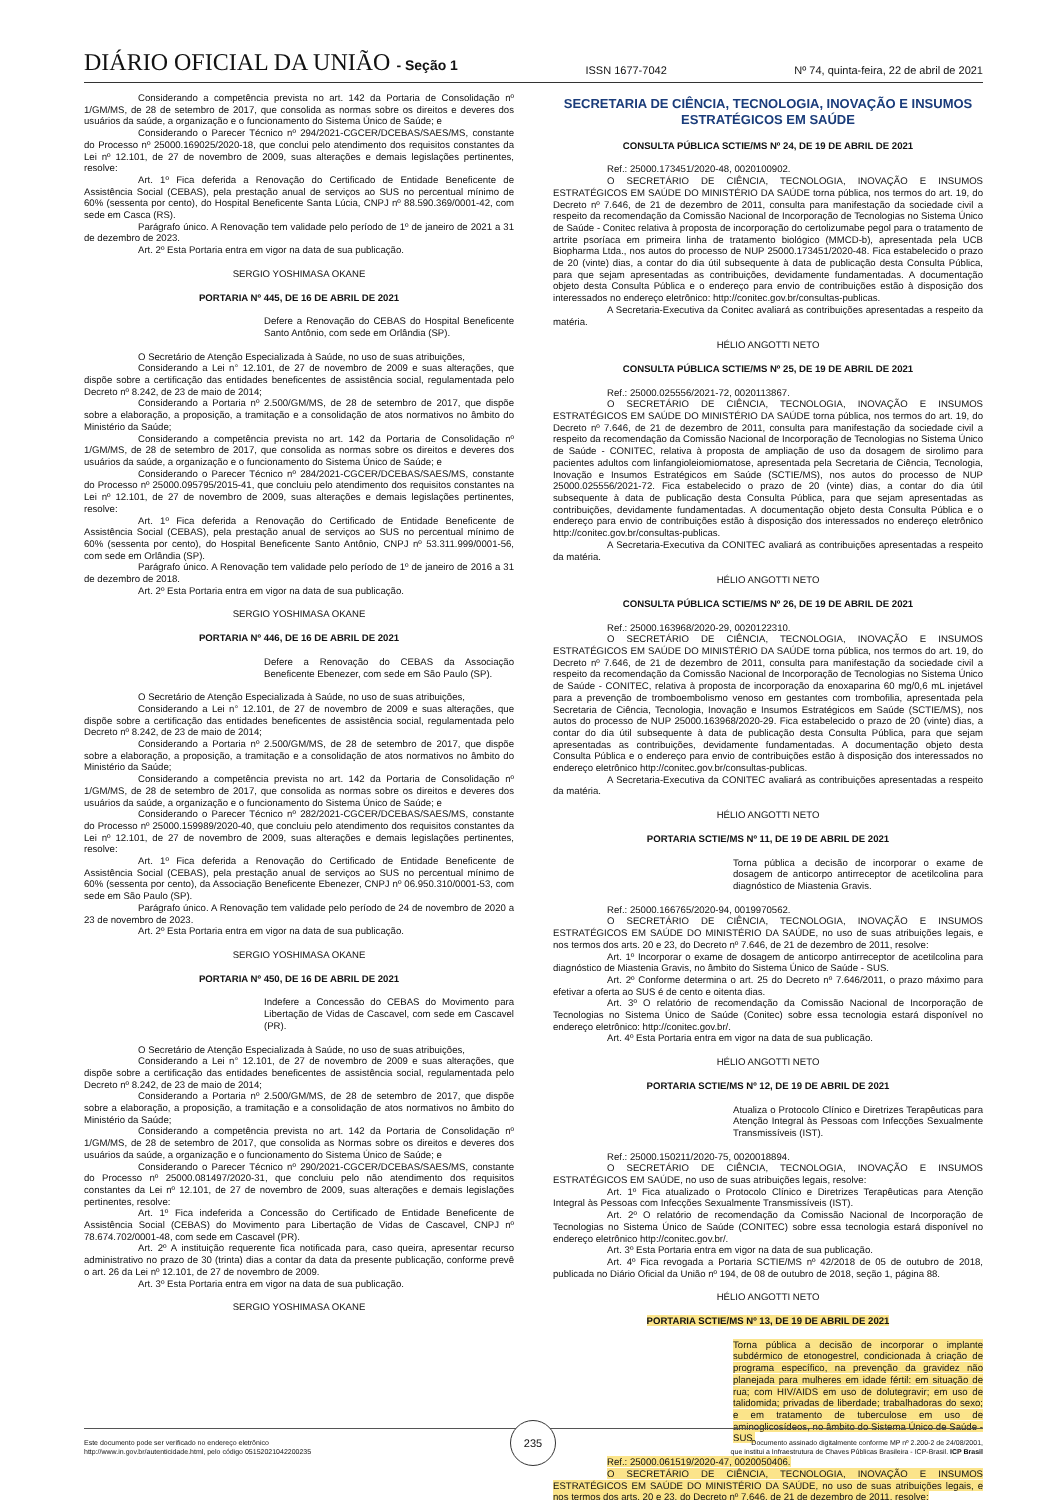DIÁRIO OFICIAL DA UNIÃO - Seção 1
ISSN 1677-7042 Nº 74, quinta-feira, 22 de abril de 2021
Considerando a competência prevista no art. 142 da Portaria de Consolidação nº 1/GM/MS, de 28 de setembro de 2017, que consolida as normas sobre os direitos e deveres dos usuários da saúde, a organização e o funcionamento do Sistema Único de Saúde; e
Considerando o Parecer Técnico nº 294/2021-CGCER/DCEBAS/SAES/MS, constante do Processo nº 25000.169025/2020-18, que conclui pelo atendimento dos requisitos constantes da Lei nº 12.101, de 27 de novembro de 2009, suas alterações e demais legislações pertinentes, resolve:
Art. 1º Fica deferida a Renovação do Certificado de Entidade Beneficente de Assistência Social (CEBAS), pela prestação anual de serviços ao SUS no percentual mínimo de 60% (sessenta por cento), do Hospital Beneficente Santa Lúcia, CNPJ nº 88.590.369/0001-42, com sede em Casca (RS).
Parágrafo único. A Renovação tem validade pelo período de 1º de janeiro de 2021 a 31 de dezembro de 2023.
Art. 2º Esta Portaria entra em vigor na data de sua publicação.
SERGIO YOSHIMASA OKANE
PORTARIA Nº 445, DE 16 DE ABRIL DE 2021
Defere a Renovação do CEBAS do Hospital Beneficente Santo Antônio, com sede em Orlândia (SP).
O Secretário de Atenção Especializada à Saúde, no uso de suas atribuições,
Considerando a Lei n° 12.101, de 27 de novembro de 2009 e suas alterações, que dispõe sobre a certificação das entidades beneficentes de assistência social, regulamentada pelo Decreto nº 8.242, de 23 de maio de 2014;
Considerando a Portaria nº 2.500/GM/MS, de 28 de setembro de 2017, que dispõe sobre a elaboração, a proposição, a tramitação e a consolidação de atos normativos no âmbito do Ministério da Saúde;
Considerando a competência prevista no art. 142 da Portaria de Consolidação nº 1/GM/MS, de 28 de setembro de 2017, que consolida as normas sobre os direitos e deveres dos usuários da saúde, a organização e o funcionamento do Sistema Único de Saúde; e
Considerando o Parecer Técnico nº 284/2021-CGCER/DCEBAS/SAES/MS, constante do Processo nº 25000.095795/2015-41, que concluiu pelo atendimento dos requisitos constantes na Lei nº 12.101, de 27 de novembro de 2009, suas alterações e demais legislações pertinentes, resolve:
Art. 1º Fica deferida a Renovação do Certificado de Entidade Beneficente de Assistência Social (CEBAS), pela prestação anual de serviços ao SUS no percentual mínimo de 60% (sessenta por cento), do Hospital Beneficente Santo Antônio, CNPJ nº 53.311.999/0001-56, com sede em Orlândia (SP).
Parágrafo único. A Renovação tem validade pelo período de 1º de janeiro de 2016 a 31 de dezembro de 2018.
Art. 2º Esta Portaria entra em vigor na data de sua publicação.
SERGIO YOSHIMASA OKANE
PORTARIA Nº 446, DE 16 DE ABRIL DE 2021
Defere a Renovação do CEBAS da Associação Beneficente Ebenezer, com sede em São Paulo (SP).
O Secretário de Atenção Especializada à Saúde, no uso de suas atribuições,
Considerando a Lei n° 12.101, de 27 de novembro de 2009 e suas alterações, que dispõe sobre a certificação das entidades beneficentes de assistência social, regulamentada pelo Decreto nº 8.242, de 23 de maio de 2014;
Considerando a Portaria nº 2.500/GM/MS, de 28 de setembro de 2017, que dispõe sobre a elaboração, a proposição, a tramitação e a consolidação de atos normativos no âmbito do Ministério da Saúde;
Considerando a competência prevista no art. 142 da Portaria de Consolidação nº 1/GM/MS, de 28 de setembro de 2017, que consolida as normas sobre os direitos e deveres dos usuários da saúde, a organização e o funcionamento do Sistema Único de Saúde; e
Considerando o Parecer Técnico nº 282/2021-CGCER/DCEBAS/SAES/MS, constante do Processo nº 25000.159989/2020-40, que concluiu pelo atendimento dos requisitos constantes da Lei nº 12.101, de 27 de novembro de 2009, suas alterações e demais legislações pertinentes, resolve:
Art. 1º Fica deferida a Renovação do Certificado de Entidade Beneficente de Assistência Social (CEBAS), pela prestação anual de serviços ao SUS no percentual mínimo de 60% (sessenta por cento), da Associação Beneficente Ebenezer, CNPJ nº 06.950.310/0001-53, com sede em São Paulo (SP).
Parágrafo único. A Renovação tem validade pelo período de 24 de novembro de 2020 a 23 de novembro de 2023.
Art. 2º Esta Portaria entra em vigor na data de sua publicação.
SERGIO YOSHIMASA OKANE
PORTARIA Nº 450, DE 16 DE ABRIL DE 2021
Indefere a Concessão do CEBAS do Movimento para Libertação de Vidas de Cascavel, com sede em Cascavel (PR).
O Secretário de Atenção Especializada à Saúde, no uso de suas atribuições,
Considerando a Lei n° 12.101, de 27 de novembro de 2009 e suas alterações, que dispõe sobre a certificação das entidades beneficentes de assistência social, regulamentada pelo Decreto nº 8.242, de 23 de maio de 2014;
Considerando a Portaria nº 2.500/GM/MS, de 28 de setembro de 2017, que dispõe sobre a elaboração, a proposição, a tramitação e a consolidação de atos normativos no âmbito do Ministério da Saúde;
Considerando a competência prevista no art. 142 da Portaria de Consolidação nº 1/GM/MS, de 28 de setembro de 2017, que consolida as Normas sobre os direitos e deveres dos usuários da saúde, a organização e o funcionamento do Sistema Único de Saúde; e
Considerando o Parecer Técnico nº 290/2021-CGCER/DCEBAS/SAES/MS, constante do Processo nº 25000.081497/2020-31, que concluiu pelo não atendimento dos requisitos constantes da Lei nº 12.101, de 27 de novembro de 2009, suas alterações e demais legislações pertinentes, resolve:
Art. 1º Fica indeferida a Concessão do Certificado de Entidade Beneficente de Assistência Social (CEBAS) do Movimento para Libertação de Vidas de Cascavel, CNPJ nº 78.674.702/0001-48, com sede em Cascavel (PR).
Art. 2º A instituição requerente fica notificada para, caso queira, apresentar recurso administrativo no prazo de 30 (trinta) dias a contar da data da presente publicação, conforme prevê o art. 26 da Lei nº 12.101, de 27 de novembro de 2009.
Art. 3º Esta Portaria entra em vigor na data de sua publicação.
SERGIO YOSHIMASA OKANE
SECRETARIA DE CIÊNCIA, TECNOLOGIA, INOVAÇÃO E INSUMOS ESTRATÉGICOS EM SAÚDE
CONSULTA PÚBLICA SCTIE/MS Nº 24, DE 19 DE ABRIL DE 2021
Ref.: 25000.173451/2020-48, 0020100902.
O SECRETÁRIO DE CIÊNCIA, TECNOLOGIA, INOVAÇÃO E INSUMOS ESTRATÉGICOS EM SAÚDE DO MINISTÉRIO DA SAÚDE torna pública, nos termos do art. 19, do Decreto nº 7.646, de 21 de dezembro de 2011, consulta para manifestação da sociedade civil a respeito da recomendação da Comissão Nacional de Incorporação de Tecnologias no Sistema Único de Saúde - Conitec relativa à proposta de incorporação do certolizumabe pegol para o tratamento de artrite psoríaca em primeira linha de tratamento biológico (MMCD-b), apresentada pela UCB Biopharma Ltda., nos autos do processo de NUP 25000.173451/2020-48. Fica estabelecido o prazo de 20 (vinte) dias, a contar do dia útil subsequente à data de publicação desta Consulta Pública, para que sejam apresentadas as contribuições, devidamente fundamentadas. A documentação objeto desta Consulta Pública e o endereço para envio de contribuições estão à disposição dos interessados no endereço eletrônico: http://conitec.gov.br/consultas-publicas.
A Secretaria-Executiva da Conitec avaliará as contribuições apresentadas a respeito da matéria.
HÉLIO ANGOTTI NETO
CONSULTA PÚBLICA SCTIE/MS Nº 25, DE 19 DE ABRIL DE 2021
Ref.: 25000.025556/2021-72, 0020113867.
O SECRETÁRIO DE CIÊNCIA, TECNOLOGIA, INOVAÇÃO E INSUMOS ESTRATÉGICOS EM SAÚDE DO MINISTÉRIO DA SAÚDE torna pública, nos termos do art. 19, do Decreto nº 7.646, de 21 de dezembro de 2011, consulta para manifestação da sociedade civil a respeito da recomendação da Comissão Nacional de Incorporação de Tecnologias no Sistema Único de Saúde - CONITEC, relativa à proposta de ampliação de uso da dosagem de sirolimo para pacientes adultos com linfangioleiomiomatose, apresentada pela Secretaria de Ciência, Tecnologia, Inovação e Insumos Estratégicos em Saúde (SCTIE/MS), nos autos do processo de NUP 25000.025556/2021-72. Fica estabelecido o prazo de 20 (vinte) dias, a contar do dia útil subsequente à data de publicação desta Consulta Pública, para que sejam apresentadas as contribuições, devidamente fundamentadas. A documentação objeto desta Consulta Pública e o endereço para envio de contribuições estão à disposição dos interessados no endereço eletrônico http://conitec.gov.br/consultas-publicas.
A Secretaria-Executiva da CONITEC avaliará as contribuições apresentadas a respeito da matéria.
HÉLIO ANGOTTI NETO
CONSULTA PÚBLICA SCTIE/MS Nº 26, DE 19 DE ABRIL DE 2021
Ref.: 25000.163968/2020-29, 0020122310.
O SECRETÁRIO DE CIÊNCIA, TECNOLOGIA, INOVAÇÃO E INSUMOS ESTRATÉGICOS EM SAÚDE DO MINISTÉRIO DA SAÚDE torna pública, nos termos do art. 19, do Decreto nº 7.646, de 21 de dezembro de 2011, consulta para manifestação da sociedade civil a respeito da recomendação da Comissão Nacional de Incorporação de Tecnologias no Sistema Único de Saúde - CONITEC, relativa à proposta de incorporação da enoxaparina 60 mg/0,6 mL injetável para a prevenção de tromboembolismo venoso em gestantes com trombofilia, apresentada pela Secretaria de Ciência, Tecnologia, Inovação e Insumos Estratégicos em Saúde (SCTIE/MS), nos autos do processo de NUP 25000.163968/2020-29. Fica estabelecido o prazo de 20 (vinte) dias, a contar do dia útil subsequente à data de publicação desta Consulta Pública, para que sejam apresentadas as contribuições, devidamente fundamentadas. A documentação objeto desta Consulta Pública e o endereço para envio de contribuições estão à disposição dos interessados no endereço eletrônico http://conitec.gov.br/consultas-publicas.
A Secretaria-Executiva da CONITEC avaliará as contribuições apresentadas a respeito da matéria.
HÉLIO ANGOTTI NETO
PORTARIA SCTIE/MS Nº 11, DE 19 DE ABRIL DE 2021
Torna pública a decisão de incorporar o exame de dosagem de anticorpo antirreceptor de acetilcolina para diagnóstico de Miastenia Gravis.
Ref.: 25000.166765/2020-94, 0019970562.
O SECRETÁRIO DE CIÊNCIA, TECNOLOGIA, INOVAÇÃO E INSUMOS ESTRATÉGICOS EM SAÚDE DO MINISTÉRIO DA SAÚDE, no uso de suas atribuições legais, e nos termos dos arts. 20 e 23, do Decreto nº 7.646, de 21 de dezembro de 2011, resolve:
Art. 1º Incorporar o exame de dosagem de anticorpo antirreceptor de acetilcolina para diagnóstico de Miastenia Gravis, no âmbito do Sistema Único de Saúde - SUS.
Art. 2º Conforme determina o art. 25 do Decreto nº 7.646/2011, o prazo máximo para efetivar a oferta ao SUS é de cento e oitenta dias.
Art. 3º O relatório de recomendação da Comissão Nacional de Incorporação de Tecnologias no Sistema Único de Saúde (Conitec) sobre essa tecnologia estará disponível no endereço eletrônico: http://conitec.gov.br/.
Art. 4º Esta Portaria entra em vigor na data de sua publicação.
HÉLIO ANGOTTI NETO
PORTARIA SCTIE/MS Nº 12, DE 19 DE ABRIL DE 2021
Atualiza o Protocolo Clínico e Diretrizes Terapêuticas para Atenção Integral às Pessoas com Infecções Sexualmente Transmissíveis (IST).
Ref.: 25000.150211/2020-75, 0020018894.
O SECRETÁRIO DE CIÊNCIA, TECNOLOGIA, INOVAÇÃO E INSUMOS ESTRATÉGICOS EM SAÚDE, no uso de suas atribuições legais, resolve:
Art. 1º Fica atualizado o Protocolo Clínico e Diretrizes Terapêuticas para Atenção Integral às Pessoas com Infecções Sexualmente Transmissíveis (IST).
Art. 2º O relatório de recomendação da Comissão Nacional de Incorporação de Tecnologias no Sistema Único de Saúde (CONITEC) sobre essa tecnologia estará disponível no endereço eletrônico http://conitec.gov.br/.
Art. 3º Esta Portaria entra em vigor na data de sua publicação.
Art. 4º Fica revogada a Portaria SCTIE/MS nº 42/2018 de 05 de outubro de 2018, publicada no Diário Oficial da União nº 194, de 08 de outubro de 2018, seção 1, página 88.
HÉLIO ANGOTTI NETO
PORTARIA SCTIE/MS Nº 13, DE 19 DE ABRIL DE 2021
Torna pública a decisão de incorporar o implante subdérmico de etonogestrel, condicionada à criação de programa específico, na prevenção da gravidez não planejada para mulheres em idade fértil: em situação de rua; com HIV/AIDS em uso de dolutegravir; em uso de talidomida; privadas de liberdade; trabalhadoras do sexo; e em tratamento de tuberculose em uso de aminoglicosídeos, no âmbito do Sistema Único de Saúde - SUS.
Ref.: 25000.061519/2020-47, 0020050406.
O SECRETÁRIO DE CIÊNCIA, TECNOLOGIA, INOVAÇÃO E INSUMOS ESTRATÉGICOS EM SAÚDE DO MINISTÉRIO DA SAÚDE, no uso de suas atribuições legais, e nos termos dos arts. 20 e 23, do Decreto nº 7.646, de 21 de dezembro de 2011, resolve:
Este documento pode ser verificado no endereço eletrônico
http://www.in.gov.br/autenticidade.html, pelo código 05152021042200235
Documento assinado digitalmente conforme MP nº 2.200-2 de 24/08/2001,
que institui a Infraestrutura de Chaves Públicas Brasileira - ICP-Brasil. ICP Brasil
235